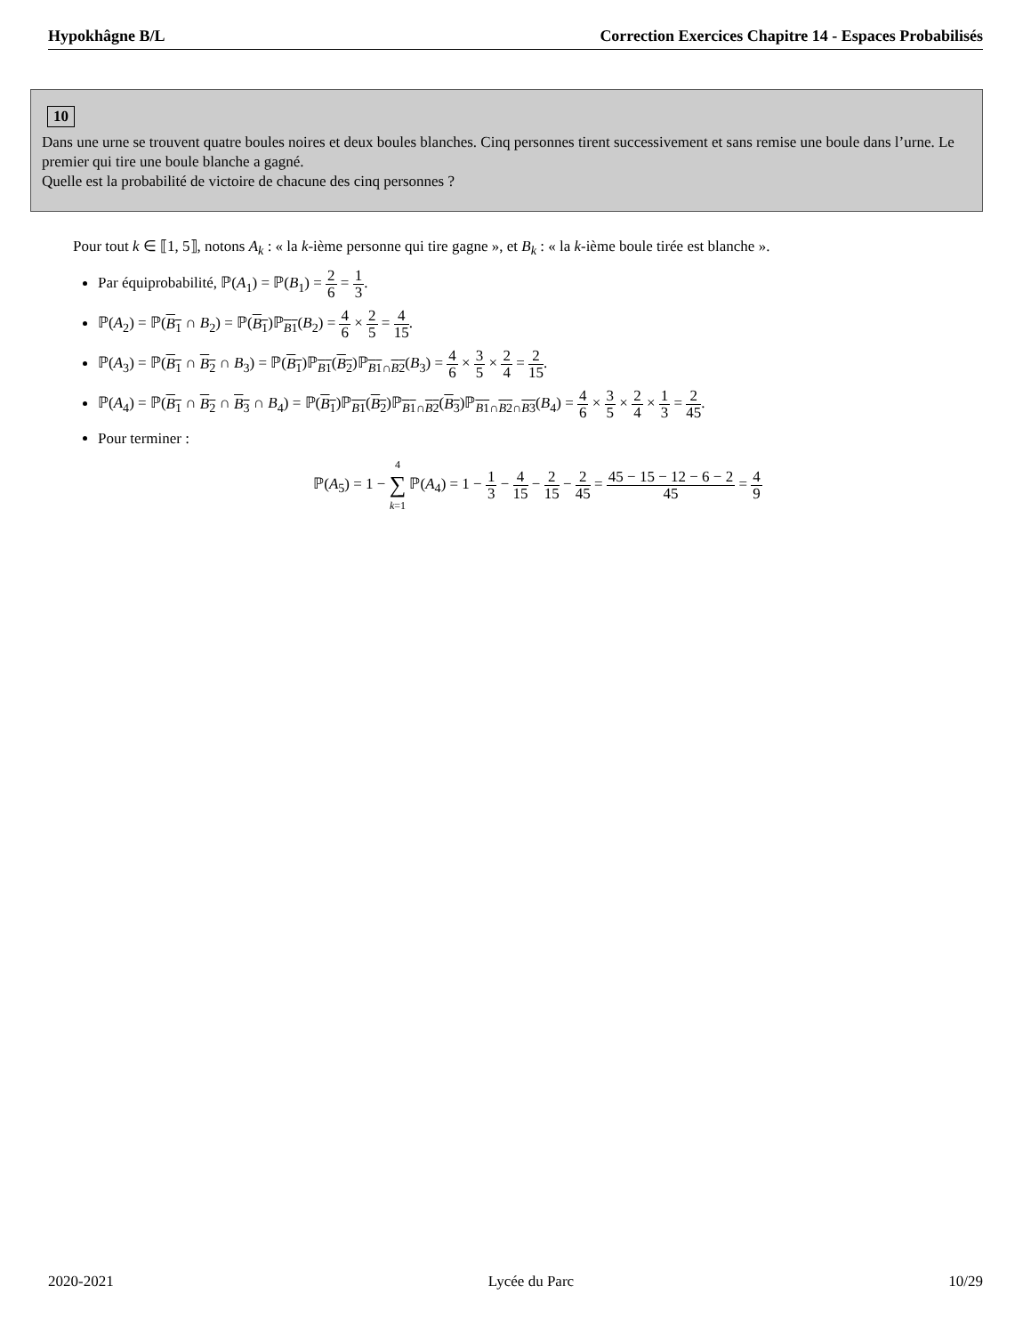Hypokhâgne B/L Correction Exercices Chapitre 14 - Espaces Probabilisés
10
Dans une urne se trouvent quatre boules noires et deux boules blanches. Cinq personnes tirent successivement et sans remise une boule dans l’urne. Le premier qui tire une boule blanche a gagné.
Quelle est la probabilité de victoire de chacune des cinq personnes ?
Pour tout k ∈ ⟦1, 5⟧, notons A<sub>k</sub> : « la k-ième personne qui tire gagne », et B<sub>k</sub> : « la k-ième boule tirée est blanche ».
Par équiprobabilité, ℙ(A<sub>1</sub>) = ℙ(B<sub>1</sub>) = 2 6 = 1 3.
ℙ(A<sub>2</sub>) = ℙ(B<sub>1</sub> ∩ B<sub>2</sub>) = ℙ(B<sub>1</sub>)ℙ<sub>B1</sub>(B<sub>2</sub>) = 4 6 × 2 5 = 4 15.
ℙ(A<sub>3</sub>) = ℙ(B<sub>1</sub> ∩ B<sub>2</sub> ∩ B<sub>3</sub>) = ℙ(B<sub>1</sub>)ℙ<sub>B1</sub>(B<sub>2</sub>)ℙ<sub>B1∩B2</sub>(B<sub>3</sub>) = 4 6 × 3 5 × 2 4 = 2 15.
ℙ(A<sub>4</sub>) = ℙ(B<sub>1</sub> ∩ B<sub>2</sub> ∩ B<sub>3</sub> ∩ B<sub>4</sub>) = ℙ(B<sub>1</sub>)ℙ<sub>B1</sub>(B<sub>2</sub>)ℙ<sub>B1∩B2</sub>(B<sub>3</sub>)ℙ<sub>B1∩B2∩B3</sub>(B<sub>4</sub>) = 4 6 × 3 5 × 2 4 × 1 3 = 2 45.
Pour terminer :
ℙ(A<sub>5</sub>) = 1 − 4 ∑ k=1 ℙ(A<sub>4</sub>) = 1 − 1 3 − 4 15 − 2 15 − 2 45 = 45 − 15 − 12 − 6 − 2 45 = 4 9
2020-2021 Lycée du Parc 10/29